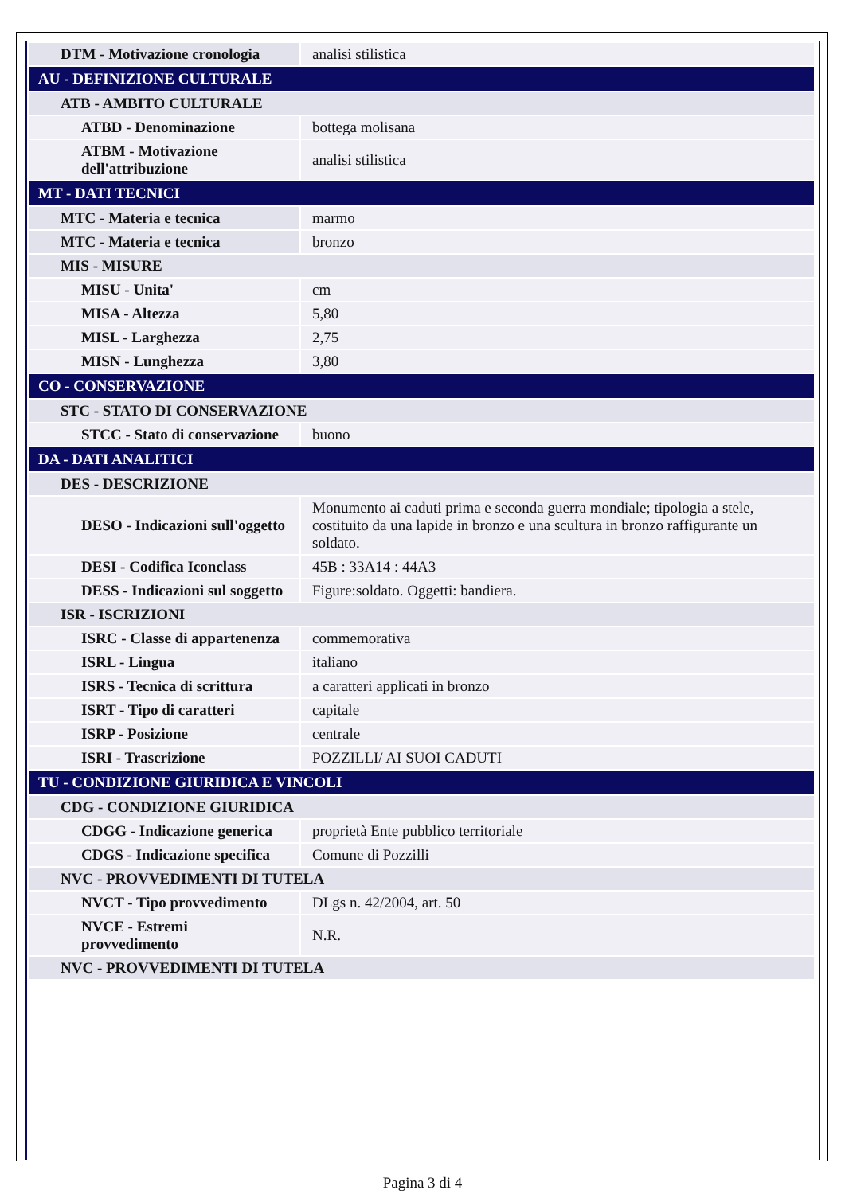| DTM - Motivazione cronologia | analisi stilistica |
| AU - DEFINIZIONE CULTURALE | |
| ATB - AMBITO CULTURALE | |
| ATBD - Denominazione | bottega molisana |
| ATBM - Motivazione dell'attribuzione | analisi stilistica |
| MT - DATI TECNICI | |
| MTC - Materia e tecnica | marmo |
| MTC - Materia e tecnica | bronzo |
| MIS - MISURE | |
| MISU - Unita' | cm |
| MISA - Altezza | 5,80 |
| MISL - Larghezza | 2,75 |
| MISN - Lunghezza | 3,80 |
| CO - CONSERVAZIONE | |
| STC - STATO DI CONSERVAZIONE | |
| STCC - Stato di conservazione | buono |
| DA - DATI ANALITICI | |
| DES - DESCRIZIONE | |
| DESO - Indicazioni sull'oggetto | Monumento ai caduti prima e seconda guerra mondiale; tipologia a stele, costituito da una lapide in bronzo e una scultura in bronzo raffigurante un soldato. |
| DESI - Codifica Iconclass | 45B : 33A14 : 44A3 |
| DESS - Indicazioni sul soggetto | Figure:soldato. Oggetti: bandiera. |
| ISR - ISCRIZIONI | |
| ISRC - Classe di appartenenza | commemorativa |
| ISRL - Lingua | italiano |
| ISRS - Tecnica di scrittura | a caratteri applicati in bronzo |
| ISRT - Tipo di caratteri | capitale |
| ISRP - Posizione | centrale |
| ISRI - Trascrizione | POZZILLI/ AI SUOI CADUTI |
| TU - CONDIZIONE GIURIDICA E VINCOLI | |
| CDG - CONDIZIONE GIURIDICA | |
| CDGG - Indicazione generica | proprietà Ente pubblico territoriale |
| CDGS - Indicazione specifica | Comune di Pozzilli |
| NVC - PROVVEDIMENTI DI TUTELA | |
| NVCT - Tipo provvedimento | DLgs n. 42/2004, art. 50 |
| NVCE - Estremi provvedimento | N.R. |
| NVC - PROVVEDIMENTI DI TUTELA | |
Pagina 3 di 4